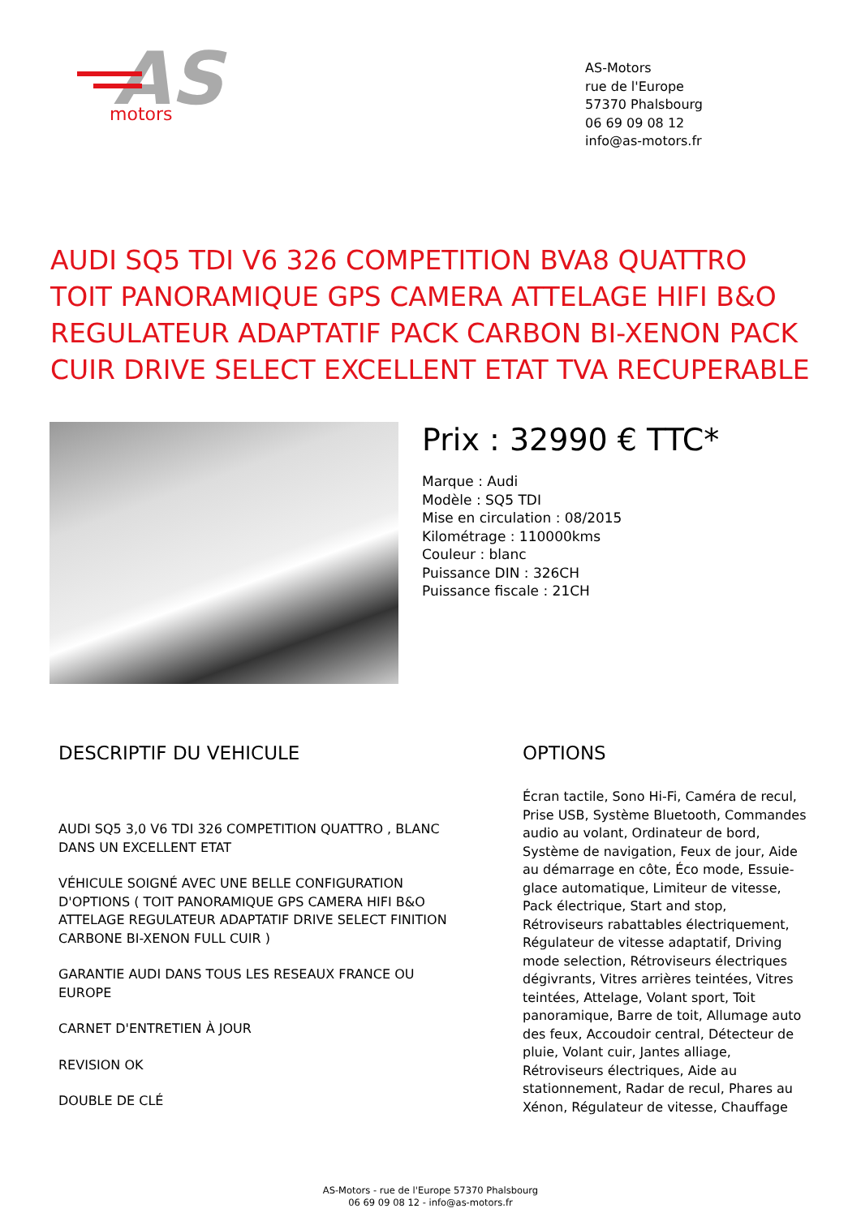AS
motors
AS-Motors
rue de l'Europe
57370 Phalsbourg
06 69 09 08 12
info@as-motors.fr
AUDI SQ5 TDI V6 326 COMPETITION BVA8 QUATTRO TOIT PANORAMIQUE GPS CAMERA ATTELAGE HIFI B&O REGULATEUR ADAPTATIF PACK CARBON BI-XENON PACK CUIR DRIVE SELECT EXCELLENT ETAT TVA RECUPERABLE
Prix : 32990 € TTC*
Marque : Audi
Modèle : SQ5 TDI
Mise en circulation : 08/2015
Kilométrage : 110000kms
Couleur : blanc
Puissance DIN : 326CH
Puissance fiscale : 21CH
DESCRIPTIF DU VEHICULE
AUDI SQ5 3,0 V6 TDI 326 COMPETITION QUATTRO , BLANC DANS UN EXCELLENT ETAT
VÉHICULE SOIGNÉ AVEC UNE BELLE CONFIGURATION D'OPTIONS ( TOIT PANORAMIQUE GPS CAMERA HIFI B&O ATTELAGE REGULATEUR ADAPTATIF DRIVE SELECT FINITION CARBONE BI-XENON FULL CUIR )
GARANTIE AUDI DANS TOUS LES RESEAUX FRANCE OU EUROPE
CARNET D'ENTRETIEN À JOUR
REVISION OK
DOUBLE DE CLÉ
OPTIONS
Écran tactile, Sono Hi-Fi, Caméra de recul, Prise USB, Système Bluetooth, Commandes audio au volant, Ordinateur de bord, Système de navigation, Feux de jour, Aide au démarrage en côte, Éco mode, Essuie-glace automatique, Limiteur de vitesse, Pack électrique, Start and stop, Rétroviseurs rabattables électriquement, Régulateur de vitesse adaptatif, Driving mode selection, Rétroviseurs électriques dégivrants, Vitres arrières teintées, Vitres teintées, Attelage, Volant sport, Toit panoramique, Barre de toit, Allumage auto des feux, Accoudoir central, Détecteur de pluie, Volant cuir, Jantes alliage, Rétroviseurs électriques, Aide au stationnement, Radar de recul, Phares au Xénon, Régulateur de vitesse, Chauffage
AS-Motors - rue de l'Europe 57370 Phalsbourg
06 69 09 08 12 - info@as-motors.fr